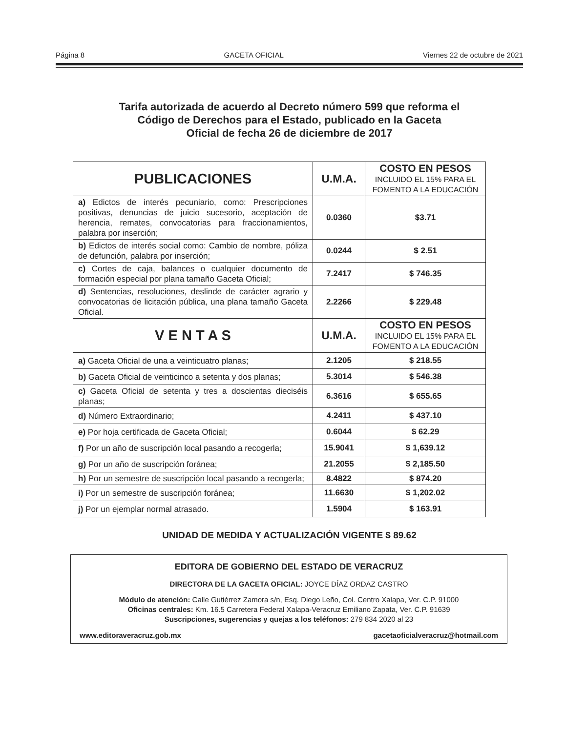Página 8 GACETA OFICIAL Viernes 22 de octubre de 2021
Tarifa autorizada de acuerdo al Decreto número 599 que reforma el
Código de Derechos para el Estado, publicado en la Gaceta
Oficial de fecha 26 de diciembre de 2017
| PUBLICACIONES | U.M.A. | COSTO EN PESOS INCLUIDO EL 15% PARA EL FOMENTO A LA EDUCACIÓN |
| --- | --- | --- |
| a) Edictos de interés pecuniario, como: Prescripciones positivas, denuncias de juicio sucesorio, aceptación de herencia, remates, convocatorias para fraccionamientos, palabra por inserción; | 0.0360 | $3.71 |
| b) Edictos de interés social como: Cambio de nombre, póliza de defunción, palabra por inserción; | 0.0244 | $ 2.51 |
| c) Cortes de caja, balances o cualquier documento de formación especial por plana tamaño Gaceta Oficial; | 7.2417 | $ 746.35 |
| d) Sentencias, resoluciones, deslinde de carácter agrario y convocatorias de licitación pública, una plana tamaño Gaceta Oficial. | 2.2266 | $ 229.48 |
| V E N T A S | U.M.A. | COSTO EN PESOS INCLUIDO EL 15% PARA EL FOMENTO A LA EDUCACIÓN |
| a) Gaceta Oficial de una a veinticuatro planas; | 2.1205 | $ 218.55 |
| b) Gaceta Oficial de veinticinco a setenta y dos planas; | 5.3014 | $ 546.38 |
| c) Gaceta Oficial de setenta y tres a doscientas dieciséis planas; | 6.3616 | $ 655.65 |
| d) Número Extraordinario; | 4.2411 | $ 437.10 |
| e) Por hoja certificada de Gaceta Oficial; | 0.6044 | $ 62.29 |
| f) Por un año de suscripción local pasando a recogerla; | 15.9041 | $ 1,639.12 |
| g) Por un año de suscripción foránea; | 21.2055 | $ 2,185.50 |
| h) Por un semestre de suscripción local pasando a recogerla; | 8.4822 | $ 874.20 |
| i) Por un semestre de suscripción foránea; | 11.6630 | $ 1,202.02 |
| j) Por un ejemplar normal atrasado. | 1.5904 | $ 163.91 |
UNIDAD DE MEDIDA Y ACTUALIZACIÓN VIGENTE $ 89.62
EDITORA DE GOBIERNO DEL ESTADO DE VERACRUZ
DIRECTORA DE LA GACETA OFICIAL: JOYCE DÍAZ ORDAZ CASTRO
Módulo de atención: Calle Gutiérrez Zamora s/n, Esq. Diego Leño, Col. Centro Xalapa, Ver. C.P. 91000
Oficinas centrales: Km. 16.5 Carretera Federal Xalapa-Veracruz Emiliano Zapata, Ver. C.P. 91639
Suscripciones, sugerencias y quejas a los teléfonos: 279 834 2020 al 23
www.editoraveracruz.gob.mx gacetaoficialveracruz@hotmail.com